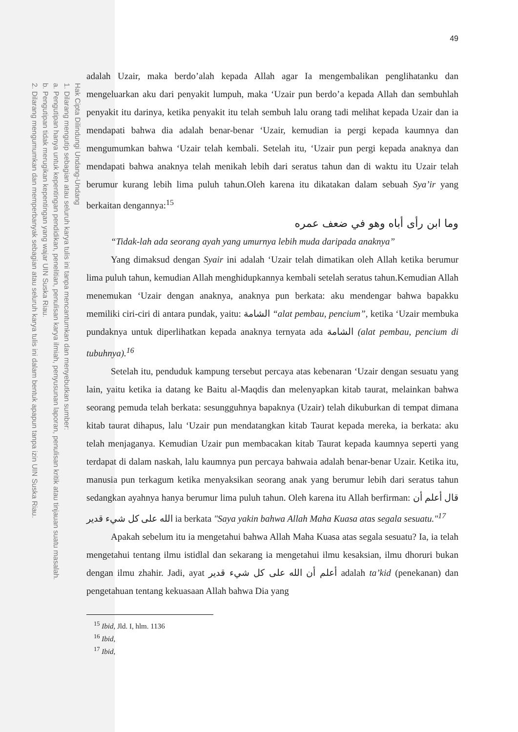Hak Cipta Dilindungi Undang-Undang
1. Dilarang mengutip sebagian atau seluruh karya tulis ini tanpa mencantumkan dan menyebutkan sumber:
a. Pengutipan hanya untuk kepentingan pendidikan, penelitian, penulisan karya ilmiah, penyusunan laporan, penulisan kritik atau tinjauan suatu masalah.
b. Pengutipan tidak merugikan kepentingan yang wajar UIN Suska Riau.
2. Dilarang mengumumkan dan memperbanyak sebagian atau seluruh karya tulis ini dalam bentuk apapun tanpa izin UIN Suska Riau.
49
adalah Uzair, maka berdo’alah kepada Allah agar Ia mengembalikan penglihatanku dan mengeluarkan aku dari penyakit lumpuh, maka ‘Uzair pun berdo’a kepada Allah dan sembuhlah penyakit itu darinya, ketika penyakit itu telah sembuh lalu orang tadi melihat kepada Uzair dan ia mendapati bahwa dia adalah benar-benar ‘Uzair, kemudian ia pergi kepada kaumnya dan mengumumkan bahwa ‘Uzair telah kembali. Setelah itu, ‘Uzair pun pergi kepada anaknya dan mendapati bahwa anaknya telah menikah lebih dari seratus tahun dan di waktu itu Uzair telah berumur kurang lebih lima puluh tahun.Oleh karena itu dikatakan dalam sebuah Sya’ir yang berkaitan dengannya:<sup>15</sup>
وما ابن رأى أباه وهو في ضعف عمره
“Tidak-lah ada seorang ayah yang umurnya lebih muda daripada anaknya”
Yang dimaksud dengan Syair ini adalah ‘Uzair telah dimatikan oleh Allah ketika berumur lima puluh tahun, kemudian Allah menghidupkannya kembali setelah seratus tahun.Kemudian Allah menemukan ‘Uzair dengan anaknya, anaknya pun berkata: aku mendengar bahwa bapakku memiliki ciri-ciri di antara pundak, yaitu: الشامة “alat pembau, pencium”, ketika ‘Uzair membuka pundaknya untuk diperlihatkan kepada anaknya ternyata ada الشامة (alat pembau, pencium di tubuhnya).<sup>16</sup>
Setelah itu, penduduk kampung tersebut percaya atas kebenaran ‘Uzair dengan sesuatu yang lain, yaitu ketika ia datang ke Baitu al-Maqdis dan melenyapkan kitab taurat, melainkan bahwa seorang pemuda telah berkata: sesungguhnya bapaknya (Uzair) telah dikuburkan di tempat dimana kitab taurat dihapus, lalu ‘Uzair pun mendatangkan kitab Taurat kepada mereka, ia berkata: aku telah menjaganya. Kemudian Uzair pun membacakan kitab Taurat kepada kaumnya seperti yang terdapat di dalam naskah, lalu kaumnya pun percaya bahwaia adalah benar-benar Uzair. Ketika itu, manusia pun terkagum ketika menyaksikan seorang anak yang berumur lebih dari seratus tahun sedangkan ayahnya hanya berumur lima puluh tahun. Oleh karena itu Allah berfirman: قال أعلم أن الله على كل شيء قدير ia berkata "Saya yakin bahwa Allah Maha Kuasa atas segala sesuatu."<sup>17</sup>
Apakah sebelum itu ia mengetahui bahwa Allah Maha Kuasa atas segala sesuatu? Ia, ia telah mengetahui tentang ilmu istidlal dan sekarang ia mengetahui ilmu kesaksian, ilmu dhoruri bukan dengan ilmu zhahir. Jadi, ayat أعلم أن الله على كل شيء قدير adalah ta’kid (penekanan) dan pengetahuan tentang kekuasaan Allah bahwa Dia yang
<sup>15</sup> Ibid, Jld. I, hlm. 1136
<sup>16</sup> Ibid,
<sup>17</sup> Ibid,